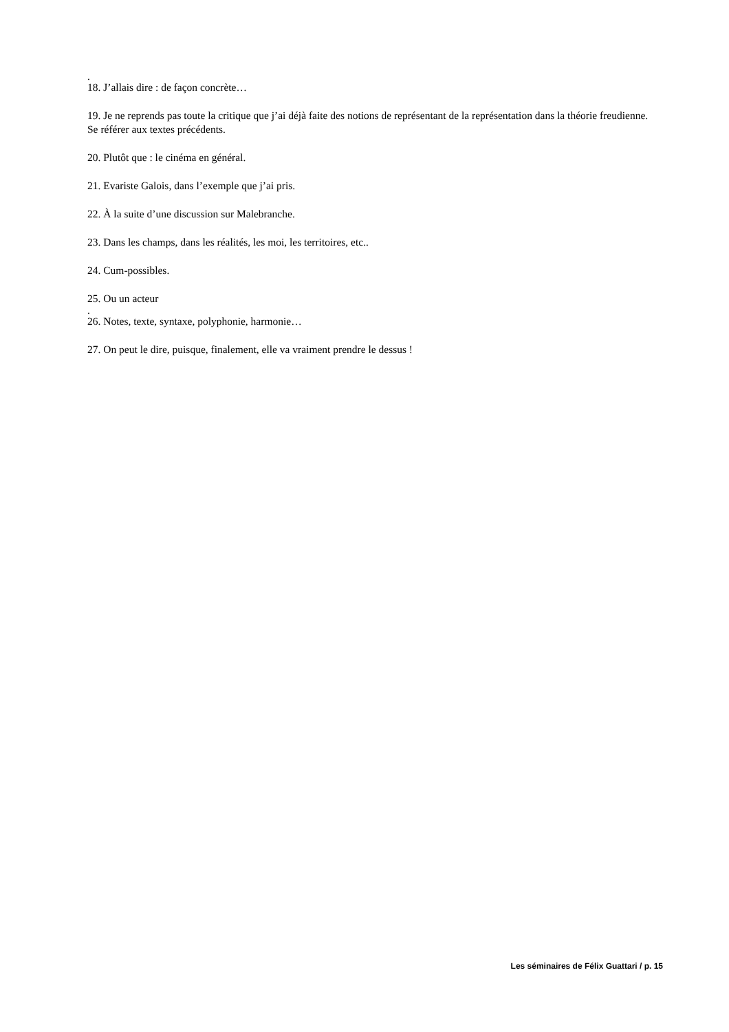.
18. J’allais dire : de façon concrète…
19. Je ne reprends pas toute la critique que j’ai déjà faite des notions de représentant de la représentation dans la théorie freudienne. Se référer aux textes précédents.
20. Plutôt que : le cinéma en général.
21. Evariste Galois, dans l’exemple que j’ai pris.
22. À la suite d’une discussion sur Malebranche.
23. Dans les champs, dans les réalités, les moi, les territoires, etc..
24. Cum-possibles.
25. Ou un acteur
.
26. Notes, texte, syntaxe, polyphonie, harmonie…
27. On peut le dire, puisque, finalement, elle va vraiment prendre le dessus !
Les séminaires de Félix Guattari / p. 15